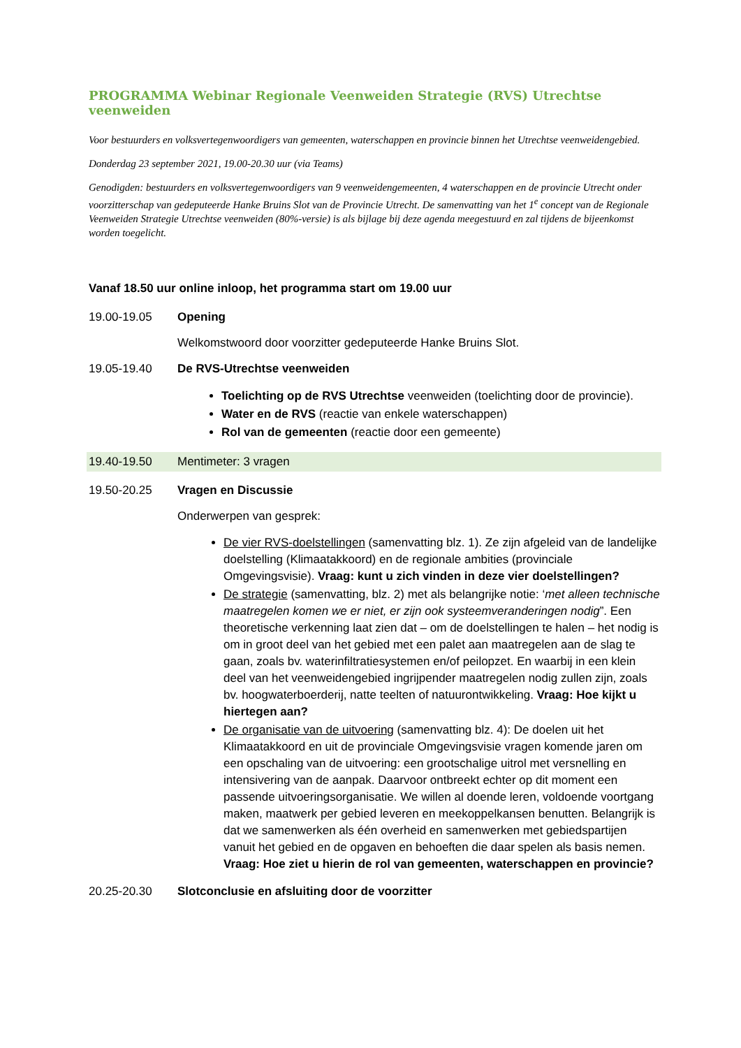PROGRAMMA Webinar Regionale Veenweiden Strategie (RVS) Utrechtse veenweiden
Voor bestuurders en volksvertegenwoordigers van gemeenten, waterschappen en provincie binnen het Utrechtse veenweidengebied.
Donderdag 23 september 2021, 19.00-20.30 uur (via Teams)
Genodigden: bestuurders en volksvertegenwoordigers van 9 veenweidengemeenten, 4 waterschappen en de provincie Utrecht onder voorzitterschap van gedeputeerde Hanke Bruins Slot van de Provincie Utrecht. De samenvatting van het 1<sup>e</sup> concept van de Regionale Veenweiden Strategie Utrechtse veenweiden (80%-versie) is als bijlage bij deze agenda meegestuurd en zal tijdens de bijeenkomst worden toegelicht.
Vanaf 18.50 uur online inloop, het programma start om 19.00 uur
19.00-19.05 Opening
Welkomstwoord door voorzitter gedeputeerde Hanke Bruins Slot.
19.05-19.40 De RVS-Utrechtse veenweiden
Toelichting op de RVS Utrechtse veenweiden (toelichting door de provincie).
Water en de RVS (reactie van enkele waterschappen)
Rol van de gemeenten (reactie door een gemeente)
19.40-19.50 Mentimeter: 3 vragen
19.50-20.25 Vragen en Discussie
Onderwerpen van gesprek:
De vier RVS-doelstellingen (samenvatting blz. 1). Ze zijn afgeleid van de landelijke doelstelling (Klimaatakkoord) en de regionale ambities (provinciale Omgevingsvisie). Vraag: kunt u zich vinden in deze vier doelstellingen?
De strategie (samenvatting, blz. 2) met als belangrijke notie: ‘met alleen technische maatregelen komen we er niet, er zijn ook systeemveranderingen nodig”. Een theoretische verkenning laat zien dat – om de doelstellingen te halen – het nodig is om in groot deel van het gebied met een palet aan maatregelen aan de slag te gaan, zoals bv. waterinfiltratiesystemen en/of peilopzet. En waarbij in een klein deel van het veenweidengebied ingrijpender maatregelen nodig zullen zijn, zoals bv. hoogwaterboerderij, natte teelten of natuurontwikkeling. Vraag: Hoe kijkt u hiertegen aan?
De organisatie van de uitvoering (samenvatting blz. 4): De doelen uit het Klimaatakkoord en uit de provinciale Omgevingsvisie vragen komende jaren om een opschaling van de uitvoering: een grootschalige uitrol met versnelling en intensivering van de aanpak. Daarvoor ontbreekt echter op dit moment een passende uitvoeringsorganisatie. We willen al doende leren, voldoende voortgang maken, maatwerk per gebied leveren en meekoppelkansen benutten. Belangrijk is dat we samenwerken als één overheid en samenwerken met gebiedspartijen vanuit het gebied en de opgaven en behoeften die daar spelen als basis nemen. Vraag: Hoe ziet u hierin de rol van gemeenten, waterschappen en provincie?
20.25-20.30 Slotconclusie en afsluiting door de voorzitter